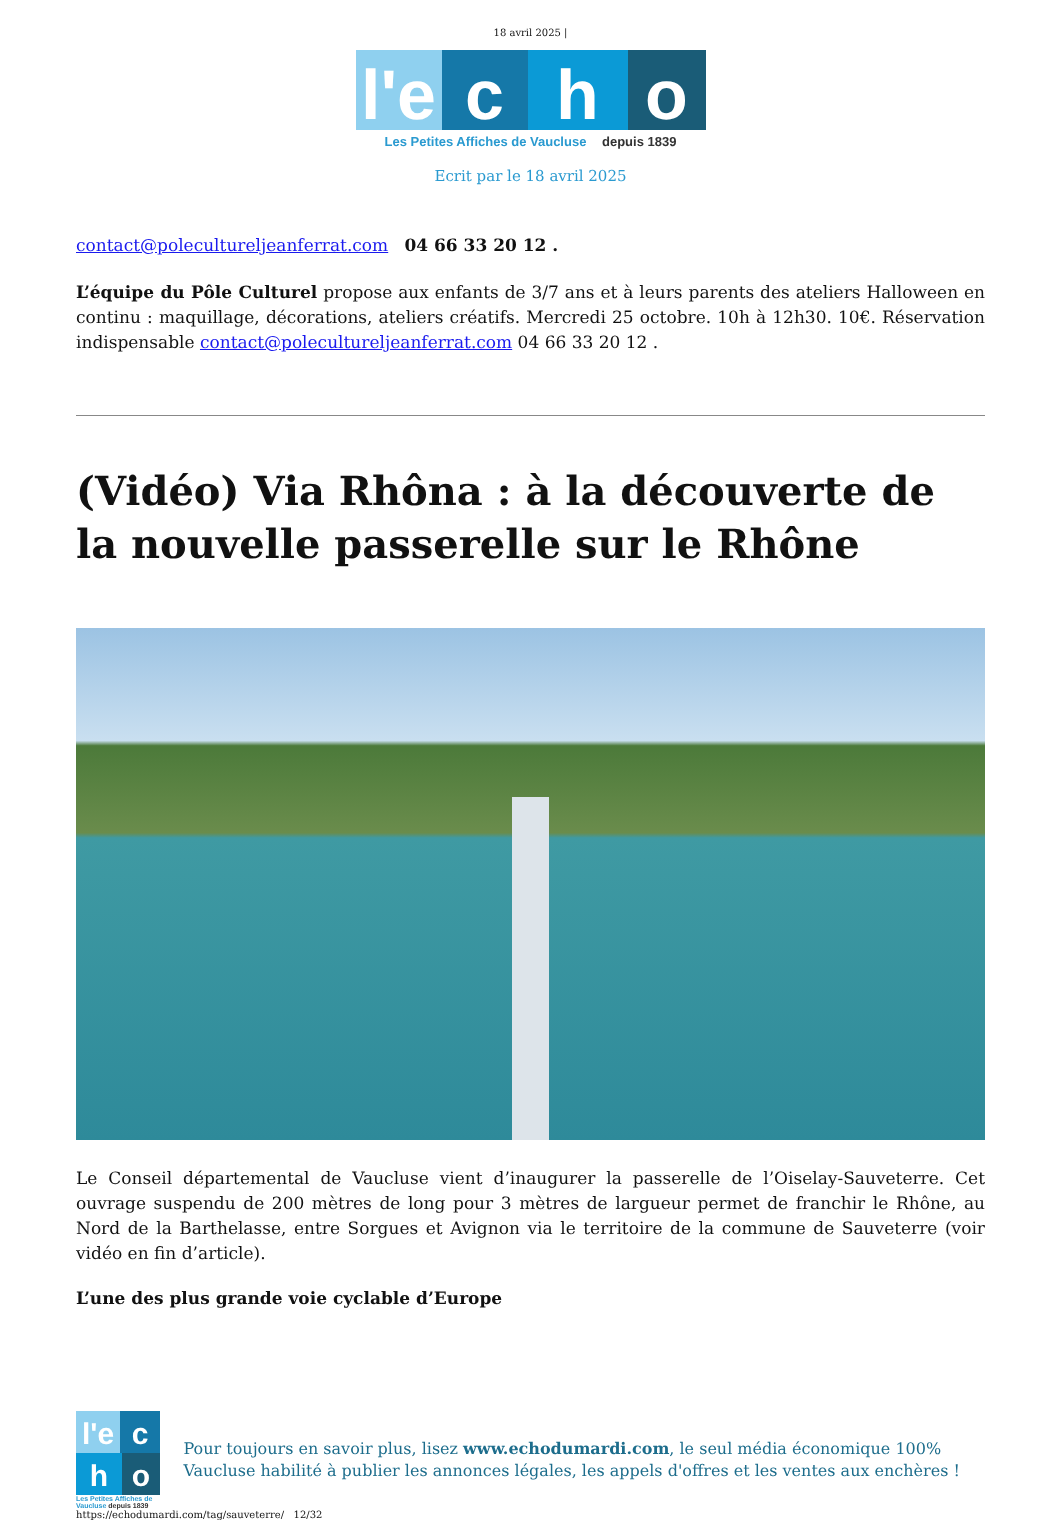18 avril 2025 |
l'e c h o
Les Petites Affiches de Vaucluse depuis 1839
Ecrit par le 18 avril 2025
contact@polecultureljeanferrat.com 04 66 33 20 12 .
L’équipe du Pôle Culturel propose aux enfants de 3/7 ans et à leurs parents des ateliers Halloween en continu : maquillage, décorations, ateliers créatifs. Mercredi 25 octobre. 10h à 12h30. 10€. Réservation indispensable contact@poleculturelje­anferrat.com 04 66 33 20 12 .
(Vidéo) Via Rhôna : à la découverte de la nouvelle passerelle sur le Rhône
Le Conseil départemental de Vaucluse vient d’inaugurer la passerelle de l’Oiselay-Sauveterre. Cet ouvrage suspendu de 200 mètres de long pour 3 mètres de largueur permet de franchir le Rhône, au Nord de la Barthelasse, entre Sorgues et Avignon via le territoire de la commune de Sauveterre (voir vidéo en fin d’article).
L’une des plus grande voie cyclable d’Europe
l'e c h o
Les Petites Affiches de Vaucluse depuis 1839
Pour toujours en savoir plus, lisez www.echodumardi.com, le seul média économique 100% Vaucluse habilité à publier les annonces légales, les appels d'offres et les ventes aux enchères !
https://echodumardi.com/tag/sauveterre/ 12/32